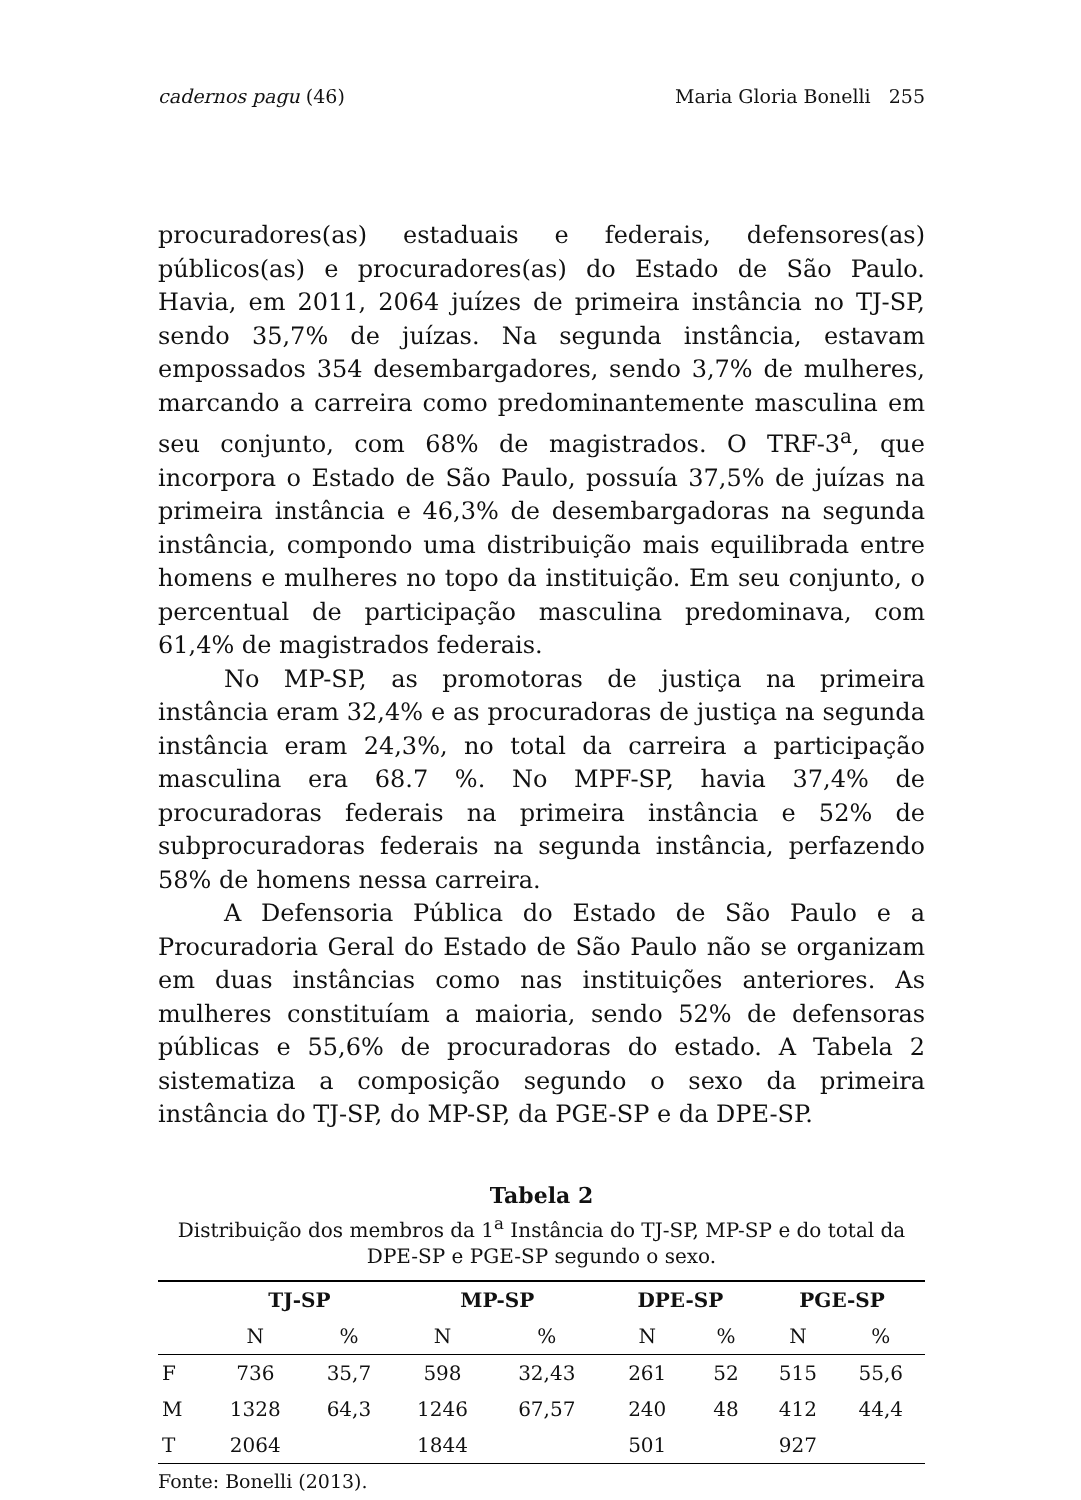cadernos pagu (46) Maria Gloria Bonelli 255
procuradores(as) estaduais e federais, defensores(as) públicos(as) e procuradores(as) do Estado de São Paulo. Havia, em 2011, 2064 juízes de primeira instância no TJ-SP, sendo 35,7% de juízas. Na segunda instância, estavam empossados 354 desembargadores, sendo 3,7% de mulheres, marcando a carreira como predominantemente masculina em seu conjunto, com 68% de magistrados. O TRF-3<sup>a</sup>, que incorpora o Estado de São Paulo, possuía 37,5% de juízas na primeira instância e 46,3% de desembargadoras na segunda instância, compondo uma distribuição mais equilibrada entre homens e mulheres no topo da instituição. Em seu conjunto, o percentual de participação masculina predominava, com 61,4% de magistrados federais.
No MP-SP, as promotoras de justiça na primeira instância eram 32,4% e as procuradoras de justiça na segunda instância eram 24,3%, no total da carreira a participação masculina era 68.7 %. No MPF-SP, havia 37,4% de procuradoras federais na primeira instância e 52% de subprocuradoras federais na segunda instância, perfazendo 58% de homens nessa carreira.
A Defensoria Pública do Estado de São Paulo e a Procuradoria Geral do Estado de São Paulo não se organizam em duas instâncias como nas instituições anteriores. As mulheres constituíam a maioria, sendo 52% de defensoras públicas e 55,6% de procuradoras do estado. A Tabela 2 sistematiza a composição segundo o sexo da primeira instância do TJ-SP, do MP-SP, da PGE-SP e da DPE-SP.
Tabela 2
Distribuição dos membros da 1<sup>a</sup> Instância do TJ-SP, MP-SP e do total da DPE-SP e PGE-SP segundo o sexo.
| | TJ-SP | | MP-SP | | DPE-SP | | PGE-SP | |
| --- | --- | --- | --- | --- | --- | --- | --- | --- |
| | N | % | N | % | N | % | N | % |
| F | 736 | 35,7 | 598 | 32,43 | 261 | 52 | 515 | 55,6 |
| M | 1328 | 64,3 | 1246 | 67,57 | 240 | 48 | 412 | 44,4 |
| T | 2064 | | 1844 | | 501 | | 927 | |
Fonte: Bonelli (2013).